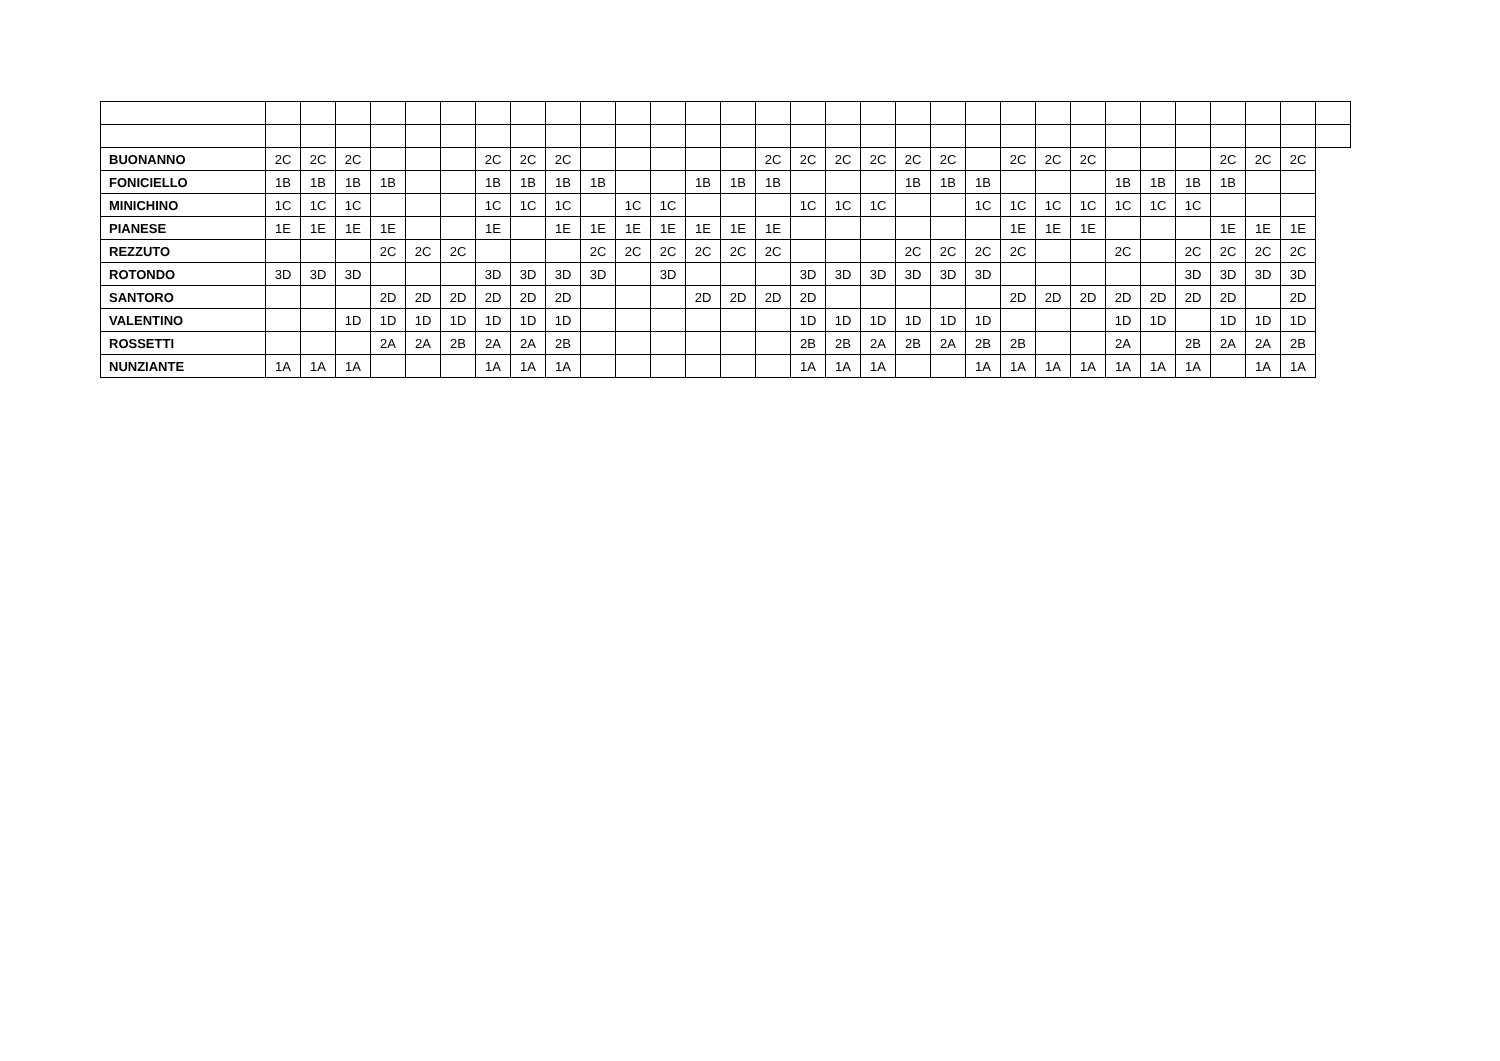| BUONANNO | 2C | 2C | 2C | | | | 2C | 2C | 2C | | | | | | 2C | 2C | 2C | 2C | 2C | 2C | | 2C | 2C | 2C | | | | 2C | 2C | 2C | |
| FONICIELLO | 1B | 1B | 1B | 1B | | | 1B | 1B | 1B | 1B | | | 1B | 1B | 1B | | | | 1B | 1B | 1B | | | | 1B | 1B | 1B | 1B | | | |
| MINICHINO | 1C | 1C | 1C | | | | 1C | 1C | 1C | | 1C | 1C | | | | 1C | 1C | 1C | | | 1C | 1C | 1C | 1C | 1C | 1C | 1C | | | | |
| PIANESE | 1E | 1E | 1E | 1E | | | 1E | | 1E | 1E | 1E | 1E | 1E | 1E | 1E | | | | | | | 1E | 1E | 1E | | | | 1E | 1E | 1E | |
| REZZUTO | | | | 2C | 2C | 2C | | | | 2C | 2C | 2C | 2C | 2C | 2C | | | | 2C | 2C | 2C | 2C | | | 2C | | 2C | 2C | 2C | 2C | |
| ROTONDO | 3D | 3D | 3D | | | | 3D | 3D | 3D | 3D | | 3D | | | | 3D | 3D | 3D | 3D | 3D | 3D | | | | | | 3D | 3D | 3D | 3D | |
| SANTORO | | | | 2D | 2D | 2D | 2D | 2D | 2D | | | | 2D | 2D | 2D | 2D | | | | | | 2D | 2D | 2D | 2D | 2D | 2D | 2D | | 2D | |
| VALENTINO | | | 1D | 1D | 1D | 1D | 1D | 1D | 1D | | | | | | | 1D | 1D | 1D | 1D | 1D | 1D | | | | 1D | 1D | | 1D | 1D | 1D | |
| ROSSETTI | | | | 2A | 2A | 2B | 2A | 2A | 2B | | | | | | | 2B | 2B | 2A | 2B | 2A | 2B | 2B | | | 2A | | 2B | 2A | 2A | 2B | |
| NUNZIANTE | 1A | 1A | 1A | | | | 1A | 1A | 1A | | | | | | | 1A | 1A | 1A | | | 1A | 1A | 1A | 1A | 1A | 1A | 1A | | 1A | 1A | |